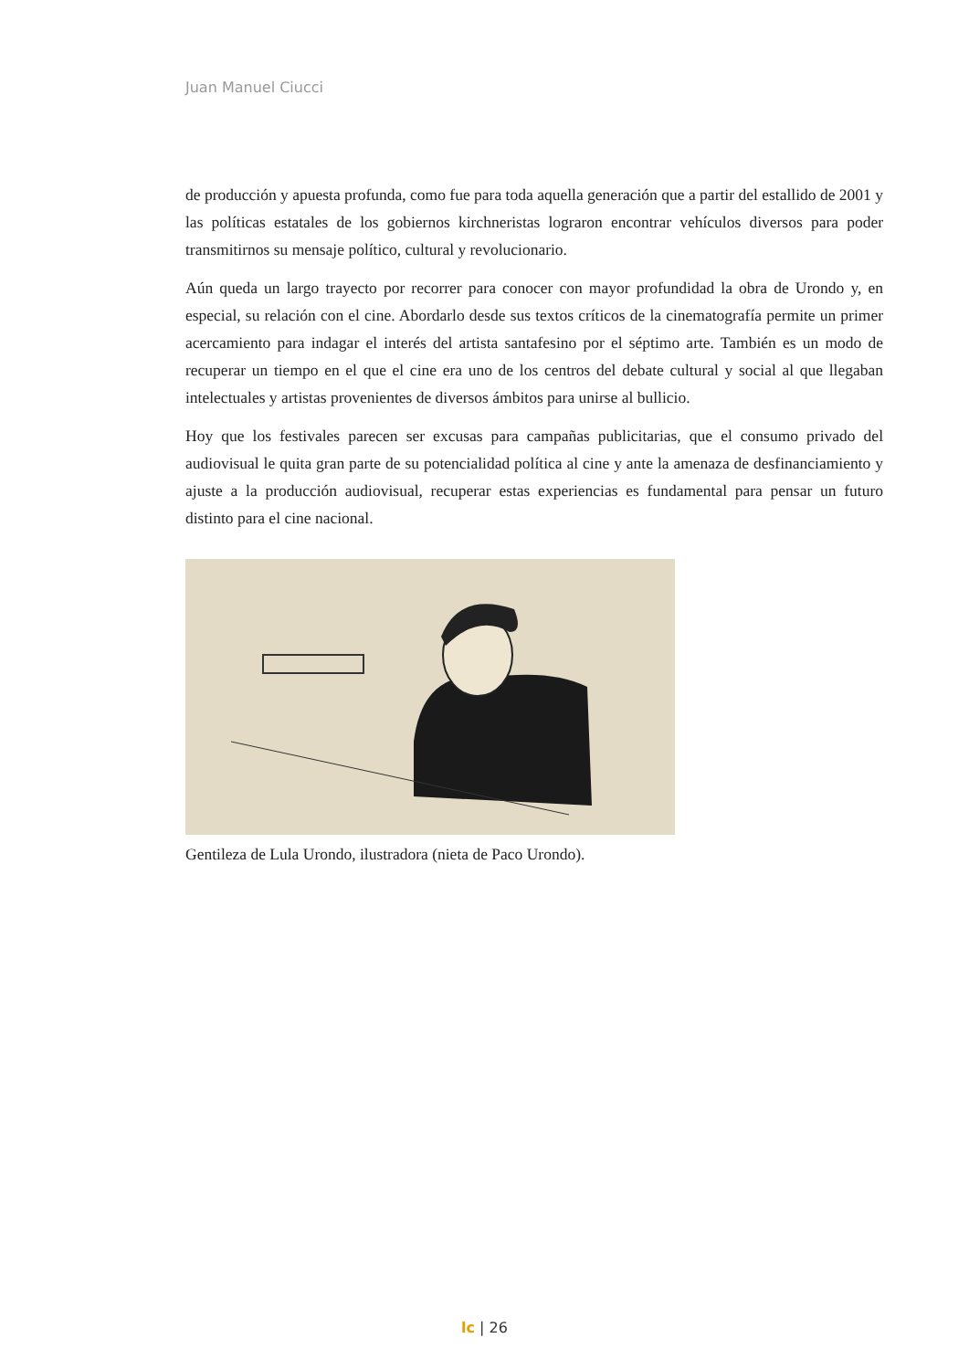Juan Manuel Ciucci
de producción y apuesta profunda, como fue para toda aquella generación que a partir del estallido de 2001 y las políticas estatales de los gobiernos kirchneristas lograron encontrar vehículos diversos para poder transmitirnos su mensaje político, cultural y revolucionario.
Aún queda un largo trayecto por recorrer para conocer con mayor profundidad la obra de Urondo y, en especial, su relación con el cine. Abordarlo desde sus textos críticos de la cinematografía permite un primer acercamiento para indagar el interés del artista santafesino por el séptimo arte. También es un modo de recuperar un tiempo en el que el cine era uno de los centros del debate cultural y social al que llegaban intelectuales y artistas provenientes de diversos ámbitos para unirse al bullicio.
Hoy que los festivales parecen ser excusas para campañas publicitarias, que el consumo privado del audiovisual le quita gran parte de su potencialidad política al cine y ante la amenaza de desfinanciamiento y ajuste a la producción audiovisual, recuperar estas experiencias es fundamental para pensar un futuro distinto para el cine nacional.
Gentileza de Lula Urondo, ilustradora (nieta de Paco Urondo).
lc | 26